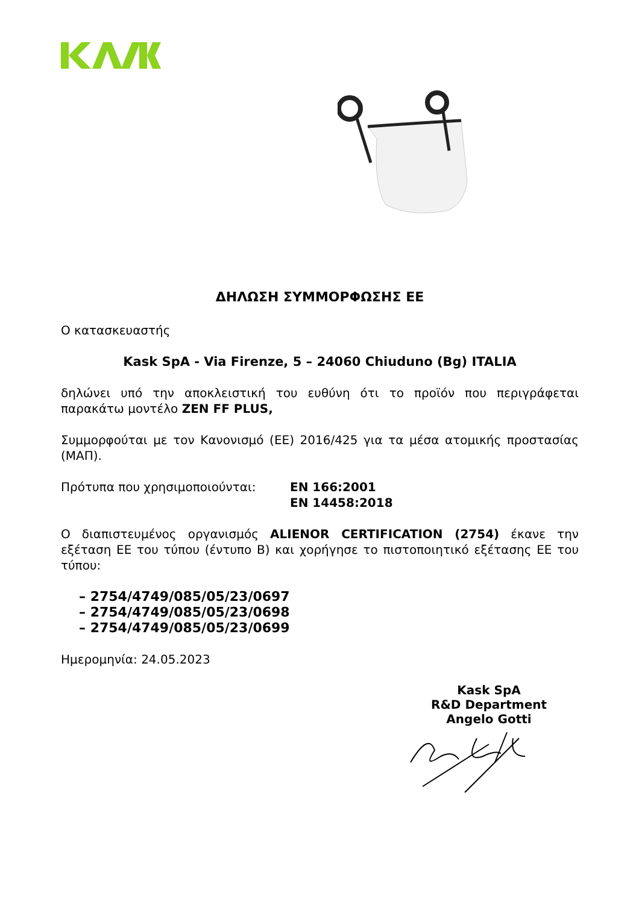ΔΗΛΩΣΗ ΣΥΜΜΟΡΦΩΣΗΣ ΕΕ
Ο κατασκευαστής
Kask SpA - Via Firenze, 5 – 24060 Chiuduno (Bg) ITALIA
δηλώνει υπό την αποκλειστική του ευθύνη ότι το προϊόν που περιγράφεται παρακάτω μοντέλο ZEN FF PLUS,
Συμμορφούται με τον Κανονισμό (ΕΕ) 2016/425 για τα μέσα ατομικής προστασίας (ΜΑΠ).
Πρότυπα που χρησιμοποιούνται: EN 166:2001
EN 14458:2018
Ο διαπιστευμένος οργανισμός ALIENOR CERTIFICATION (2754) έκανε την εξέταση ΕΕ του τύπου (έντυπο Β) και χορήγησε το πιστοποιητικό εξέτασης ΕΕ του τύπου:
– 2754/4749/085/05/23/0697
– 2754/4749/085/05/23/0698
– 2754/4749/085/05/23/0699
Ημερομηνία: 24.05.2023
Kask SpA
R&D Department
Angelo Gotti